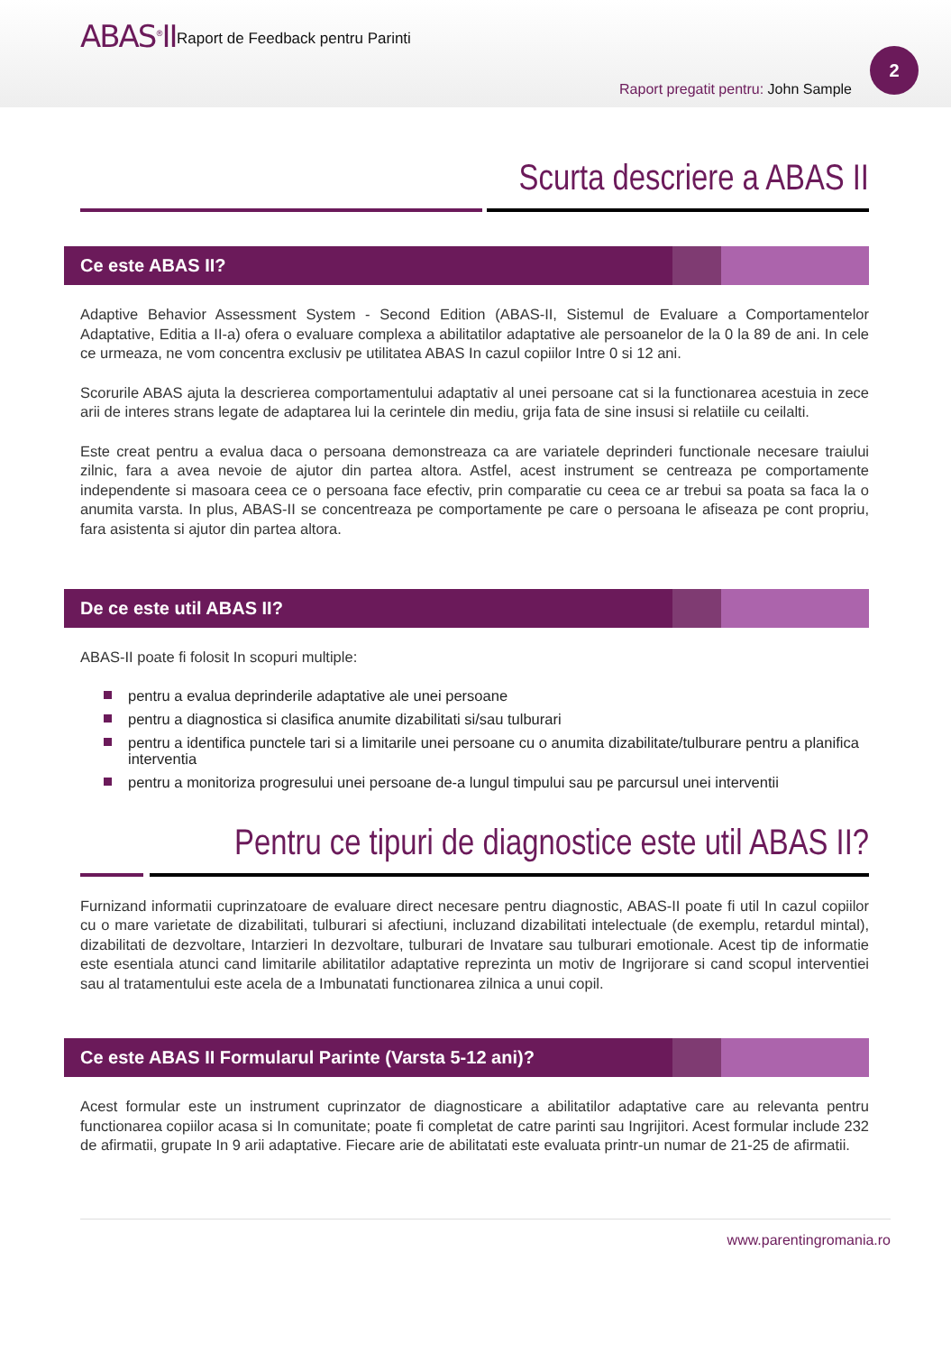ABAS<sup>®</sup>II
Raport de Feedback pentru Parinti
2
Raport pregatit pentru: John Sample
Scurta descriere a ABAS II
Ce este ABAS II?
Adaptive Behavior Assessment System - Second Edition (ABAS-II, Sistemul de Evaluare a Comportamentelor Adaptative, Editia a II-a) ofera o evaluare complexa a abilitatilor adaptative ale persoanelor de la 0 la 89 de ani. In cele ce urmeaza, ne vom concentra exclusiv pe utilitatea ABAS In cazul copiilor Intre 0 si 12 ani.
Scorurile ABAS ajuta la descrierea comportamentului adaptativ al unei persoane cat si la functionarea acestuia in zece arii de interes strans legate de adaptarea lui la cerintele din mediu, grija fata de sine insusi si relatiile cu ceilalti.
Este creat pentru a evalua daca o persoana demonstreaza ca are variatele deprinderi functionale necesare traiului zilnic, fara a avea nevoie de ajutor din partea altora. Astfel, acest instrument se centreaza pe comportamente independente si masoara ceea ce o persoana face efectiv, prin comparatie cu ceea ce ar trebui sa poata sa faca la o anumita varsta. In plus, ABAS-II se concentreaza pe comportamente pe care o persoana le afiseaza pe cont propriu, fara asistenta si ajutor din partea altora.
De ce este util ABAS II?
ABAS-II poate fi folosit In scopuri multiple:
pentru a evalua deprinderile adaptative ale unei persoane
pentru a diagnostica si clasifica anumite dizabilitati si/sau tulburari
pentru a identifica punctele tari si a limitarile unei persoane cu o anumita dizabilitate/tulburare pentru a planifica interventia
pentru a monitoriza progresului unei persoane de-a lungul timpului sau pe parcursul unei interventii
Pentru ce tipuri de diagnostice este util ABAS II?
Furnizand informatii cuprinzatoare de evaluare direct necesare pentru diagnostic, ABAS-II poate fi util In cazul copiilor cu o mare varietate de dizabilitati, tulburari si afectiuni, incluzand dizabilitati intelectuale (de exemplu, retardul mintal), dizabilitati de dezvoltare, Intarzieri In dezvoltare, tulburari de Invatare sau tulburari emotionale. Acest tip de informatie este esentiala atunci cand limitarile abilitatilor adaptative reprezinta un motiv de Ingrijorare si cand scopul interventiei sau al tratamentului este acela de a Imbunatati functionarea zilnica a unui copil.
Ce este ABAS II Formularul Parinte (Varsta 5-12 ani)?
Acest formular este un instrument cuprinzator de diagnosticare a abilitatilor adaptative care au relevanta pentru functionarea copiilor acasa si In comunitate; poate fi completat de catre parinti sau Ingrijitori. Acest formular include 232 de afirmatii, grupate In 9 arii adaptative. Fiecare arie de abilitatati este evaluata printr-un numar de 21-25 de afirmatii.
www.parentingromania.ro